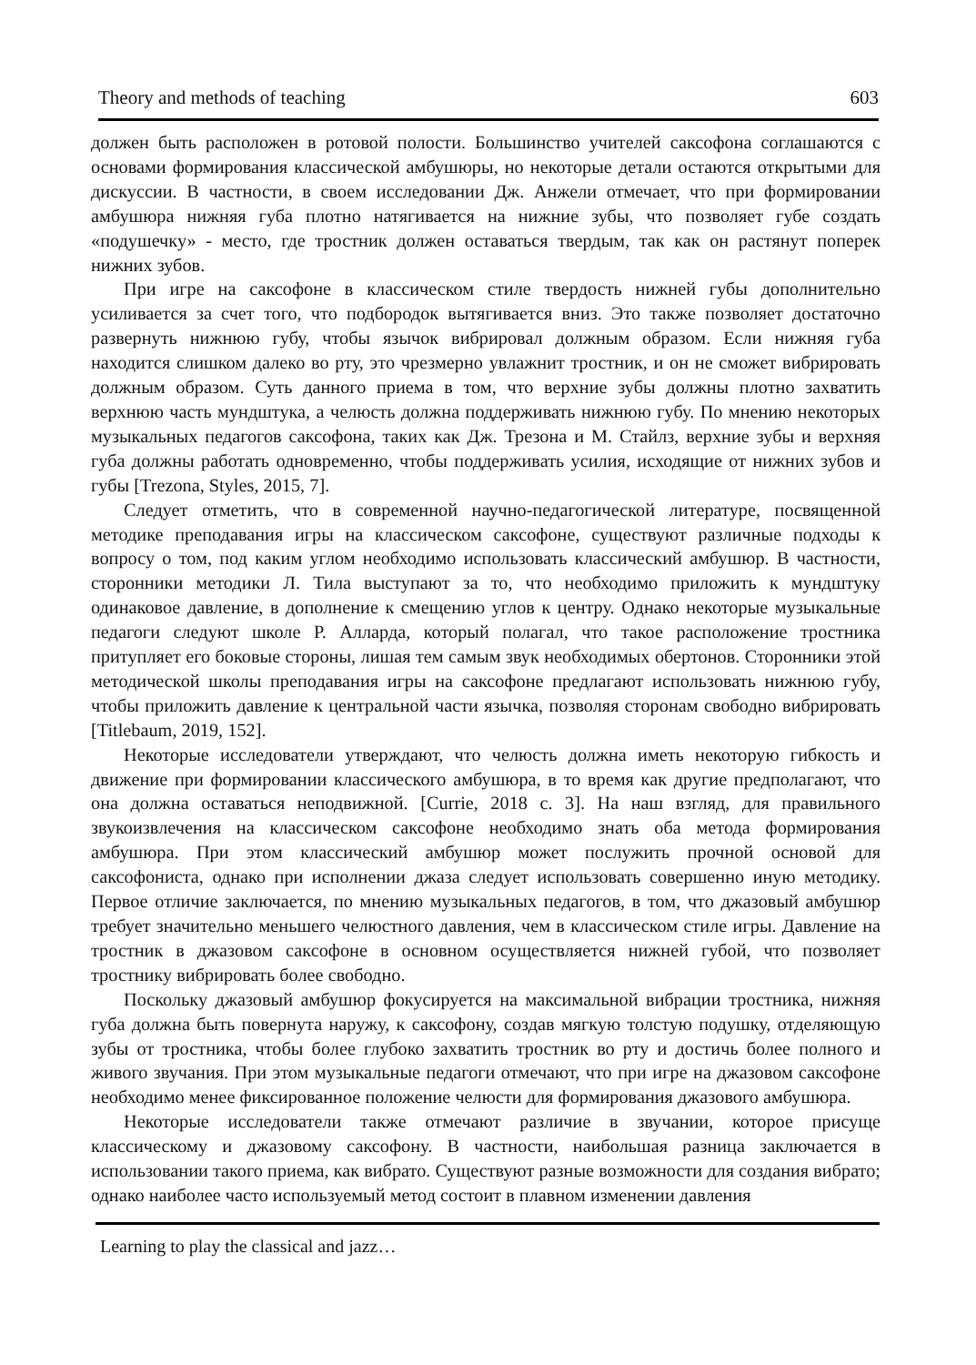Theory and methods of teaching 603
должен быть расположен в ротовой полости. Большинство учителей саксофона соглашаются с основами формирования классической амбушюры, но некоторые детали остаются открытыми для дискуссии. В частности, в своем исследовании Дж. Анжели отмечает, что при формировании амбушюра нижняя губа плотно натягивается на нижние зубы, что позволяет губе создать «подушечку» - место, где тростник должен оставаться твердым, так как он растянут поперек нижних зубов.
При игре на саксофоне в классическом стиле твердость нижней губы дополнительно усиливается за счет того, что подбородок вытягивается вниз. Это также позволяет достаточно развернуть нижнюю губу, чтобы язычок вибрировал должным образом. Если нижняя губа находится слишком далеко во рту, это чрезмерно увлажнит тростник, и он не сможет вибрировать должным образом. Суть данного приема в том, что верхние зубы должны плотно захватить верхнюю часть мундштука, а челюсть должна поддерживать нижнюю губу. По мнению некоторых музыкальных педагогов саксофона, таких как Дж. Трезона и М. Стайлз, верхние зубы и верхняя губа должны работать одновременно, чтобы поддерживать усилия, исходящие от нижних зубов и губы [Trezona, Styles, 2015, 7].
Следует отметить, что в современной научно-педагогической литературе, посвященной методике преподавания игры на классическом саксофоне, существуют различные подходы к вопросу о том, под каким углом необходимо использовать классический амбушюр. В частности, сторонники методики Л. Тила выступают за то, что необходимо приложить к мундштуку одинаковое давление, в дополнение к смещению углов к центру. Однако некоторые музыкальные педагоги следуют школе Р. Алларда, который полагал, что такое расположение тростника притупляет его боковые стороны, лишая тем самым звук необходимых обертонов. Сторонники этой методической школы преподавания игры на саксофоне предлагают использовать нижнюю губу, чтобы приложить давление к центральной части язычка, позволяя сторонам свободно вибрировать [Titlebaum, 2019, 152].
Некоторые исследователи утверждают, что челюсть должна иметь некоторую гибкость и движение при формировании классического амбушюра, в то время как другие предполагают, что она должна оставаться неподвижной. [Currie, 2018 с. 3]. На наш взгляд, для правильного звукоизвлечения на классическом саксофоне необходимо знать оба метода формирования амбушюра. При этом классический амбушюр может послужить прочной основой для саксофониста, однако при исполнении джаза следует использовать совершенно иную методику. Первое отличие заключается, по мнению музыкальных педагогов, в том, что джазовый амбушюр требует значительно меньшего челюстного давления, чем в классическом стиле игры. Давление на тростник в джазовом саксофоне в основном осуществляется нижней губой, что позволяет тростнику вибрировать более свободно.
Поскольку джазовый амбушюр фокусируется на максимальной вибрации тростника, нижняя губа должна быть повернута наружу, к саксофону, создав мягкую толстую подушку, отделяющую зубы от тростника, чтобы более глубоко захватить тростник во рту и достичь более полного и живого звучания. При этом музыкальные педагоги отмечают, что при игре на джазовом саксофоне необходимо менее фиксированное положение челюсти для формирования джазового амбушюра.
Некоторые исследователи также отмечают различие в звучании, которое присуще классическому и джазовому саксофону. В частности, наибольшая разница заключается в использовании такого приема, как вибрато. Существуют разные возможности для создания вибрато; однако наиболее часто используемый метод состоит в плавном изменении давления
Learning to play the classical and jazz…